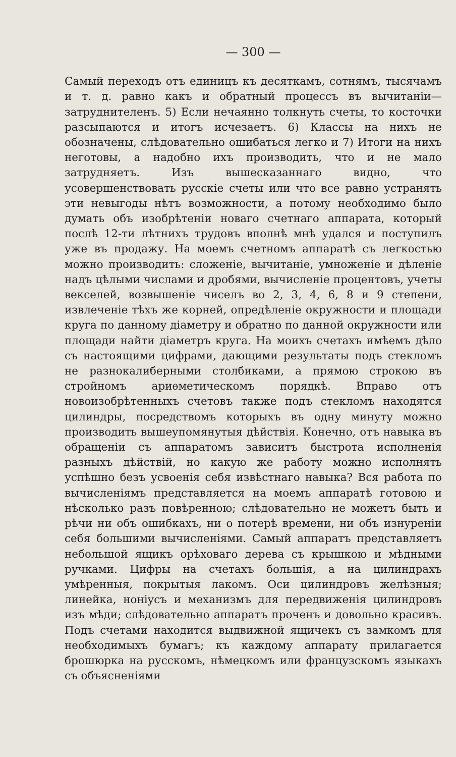— 300 —
Самый переходъ отъ единицъ къ десяткамъ, сотнямъ, тысячамъ и т. д. равно какъ и обратный процессъ въ вычитаніи—затруднителенъ. 5) Если нечаянно толкнуть счеты, то косточки разсыпаются и итогъ исчезаетъ. 6) Классы на нихъ не обозначены, слѣдовательно ошибаться легко и 7) Итоги на нихъ неготовы, а надобно ихъ производить, что и не мало затрудняетъ. Изъ вышесказаннаго видно, что усовершенствовать русскіе счеты или что все равно устранять эти невыгоды нѣтъ возможности, а потому необходимо было думать объ изобрѣтеніи новаго счетнаго аппарата, который послѣ 12-ти лѣтнихъ трудовъ вполнѣ мнѣ удался и поступилъ уже въ продажу. На моемъ счетномъ аппаратѣ съ легкостью можно производить: сложеніе, вычитаніе, умноженіе и дѣленіе надъ цѣлыми числами и дробями, вычисленіе процентовъ, учеты векселей, возвышеніе чиселъ во 2, 3, 4, 6, 8 и 9 степени, извлеченіе тѣхъ же корней, опредѣленіе окружности и площади круга по данному діаметру и обратно по данной окружности или площади найти діаметръ круга. На моихъ счетахъ имѣемъ дѣло съ настоящими цифрами, дающими результаты подъ стекломъ не разнокалиберными столбиками, а прямою строкою въ стройномъ ариѳметическомъ порядкѣ. Вправо отъ новоизобрѣтенныхъ счетовъ также подъ стекломъ находятся цилиндры, посредствомъ которыхъ въ одну минуту можно производить вышеупомянутыя дѣйствія. Конечно, отъ навыка въ обращеніи съ аппаратомъ зависитъ быстрота исполненія разныхъ дѣйствій, но какую же работу можно исполнять успѣшно безъ усвоенія себя извѣстнаго навыка? Вся работа по вычисленіямъ представляется на моемъ аппаратѣ готовою и нѣсколько разъ повѣренною; слѣдовательно не можетъ быть и рѣчи ни объ ошибкахъ, ни о потерѣ времени, ни объ изнуреніи себя большими вычисленіями. Самый аппаратъ представляетъ небольшой ящикъ орѣховаго дерева съ крышкою и мѣдными ручками. Цифры на счетахъ большія, а на цилиндрахъ умѣренныя, покрытыя лакомъ. Оси цилиндровъ желѣзныя; линейка, ноніусъ и механизмъ для передвиженія цилиндровъ изъ мѣди; слѣдовательно аппаратъ проченъ и довольно красивъ. Подъ счетами находится выдвижной ящичекъ съ замкомъ для необходимыхъ бумагъ; къ каждому аппарату прилагается брошюрка на русскомъ, нѣмецкомъ или французскомъ языкахъ съ объясненіями